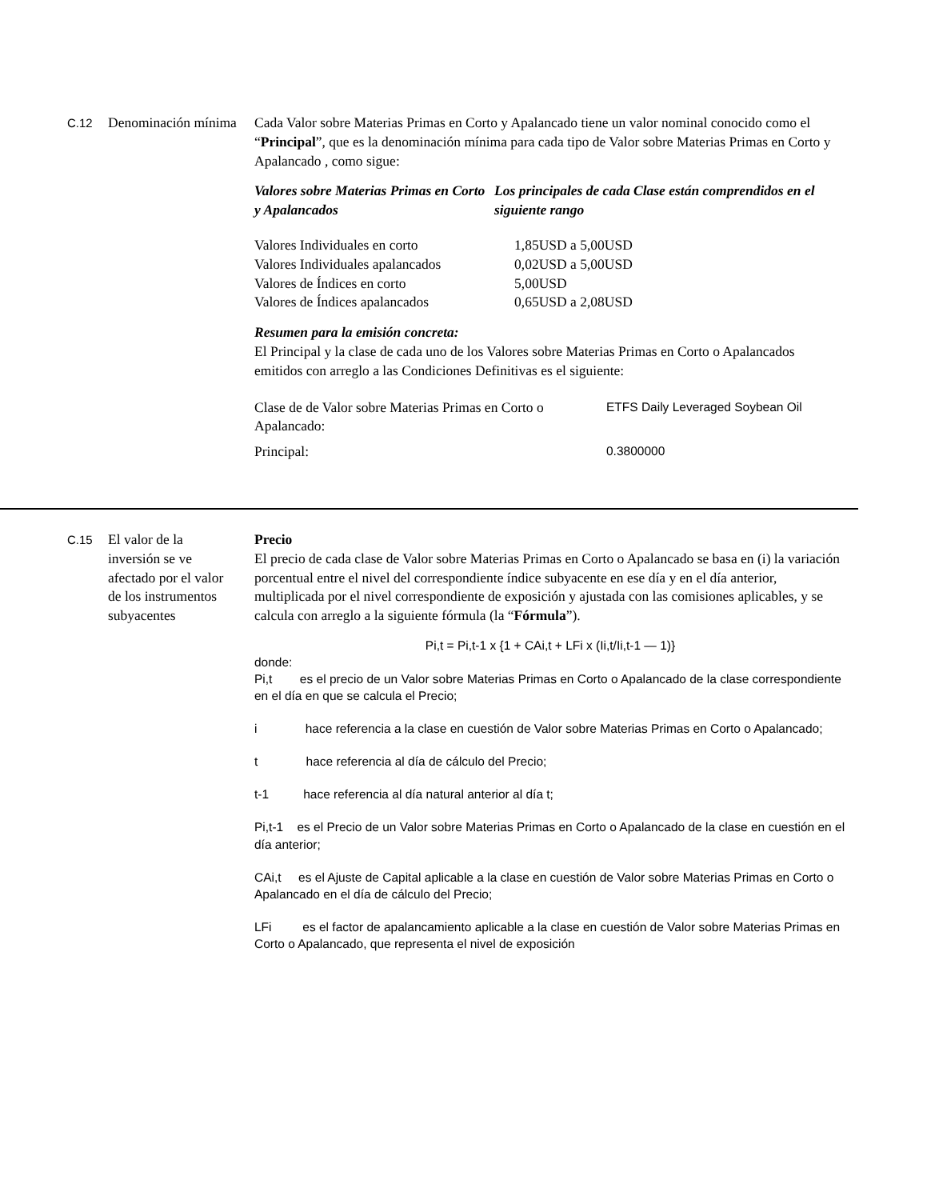C.12
Denominación mínima
Cada Valor sobre Materias Primas en Corto y Apalancado tiene un valor nominal conocido como el “Principal”, que es la denominación mínima para cada tipo de Valor sobre Materias Primas en Corto y Apalancado , como sigue:
| Valores sobre Materias Primas en Corto y Apalancados | Los principales de cada Clase están comprendidos en el siguiente rango |
| Valores Individuales en corto | 1,85USD a 5,00USD |
| Valores Individuales apalancados | 0,02USD a 5,00USD |
| Valores de Índices en corto | 5,00USD |
| Valores de Índices apalancados | 0,65USD a 2,08USD |
Resumen para la emisión concreta:
El Principal y la clase de cada uno de los Valores sobre Materias Primas en Corto o Apalancados emitidos con arreglo a las Condiciones Definitivas es el siguiente:
| Clase de de Valor sobre Materias Primas en Corto o Apalancado: | ETFS Daily Leveraged Soybean Oil |
| Principal: | 0.3800000 |
C.15
El valor de la inversión se ve afectado por el valor de los instrumentos subyacentes
Precio
El precio de cada clase de Valor sobre Materias Primas en Corto o Apalancado se basa en (i) la variación porcentual entre el nivel del correspondiente índice subyacente en ese día y en el día anterior, multiplicada por el nivel correspondiente de exposición y ajustada con las comisiones aplicables, y se calcula con arreglo a la siguiente fórmula (la “Fórmula”).
Pi,t = Pi,t-1 x {1 + CAi,t + LFi x (Ii,t/Ii,t-1 — 1)}
donde:
Pi,t es el precio de un Valor sobre Materias Primas en Corto o Apalancado de la clase correspondiente en el día en que se calcula el Precio;
i hace referencia a la clase en cuestión de Valor sobre Materias Primas en Corto o Apalancado;
t hace referencia al día de cálculo del Precio;
t-1 hace referencia al día natural anterior al día t;
Pi,t-1 es el Precio de un Valor sobre Materias Primas en Corto o Apalancado de la clase en cuestión en el día anterior;
CAi,t es el Ajuste de Capital aplicable a la clase en cuestión de Valor sobre Materias Primas en Corto o Apalancado en el día de cálculo del Precio;
LFi es el factor de apalancamiento aplicable a la clase en cuestión de Valor sobre Materias Primas en Corto o Apalancado, que representa el nivel de exposición